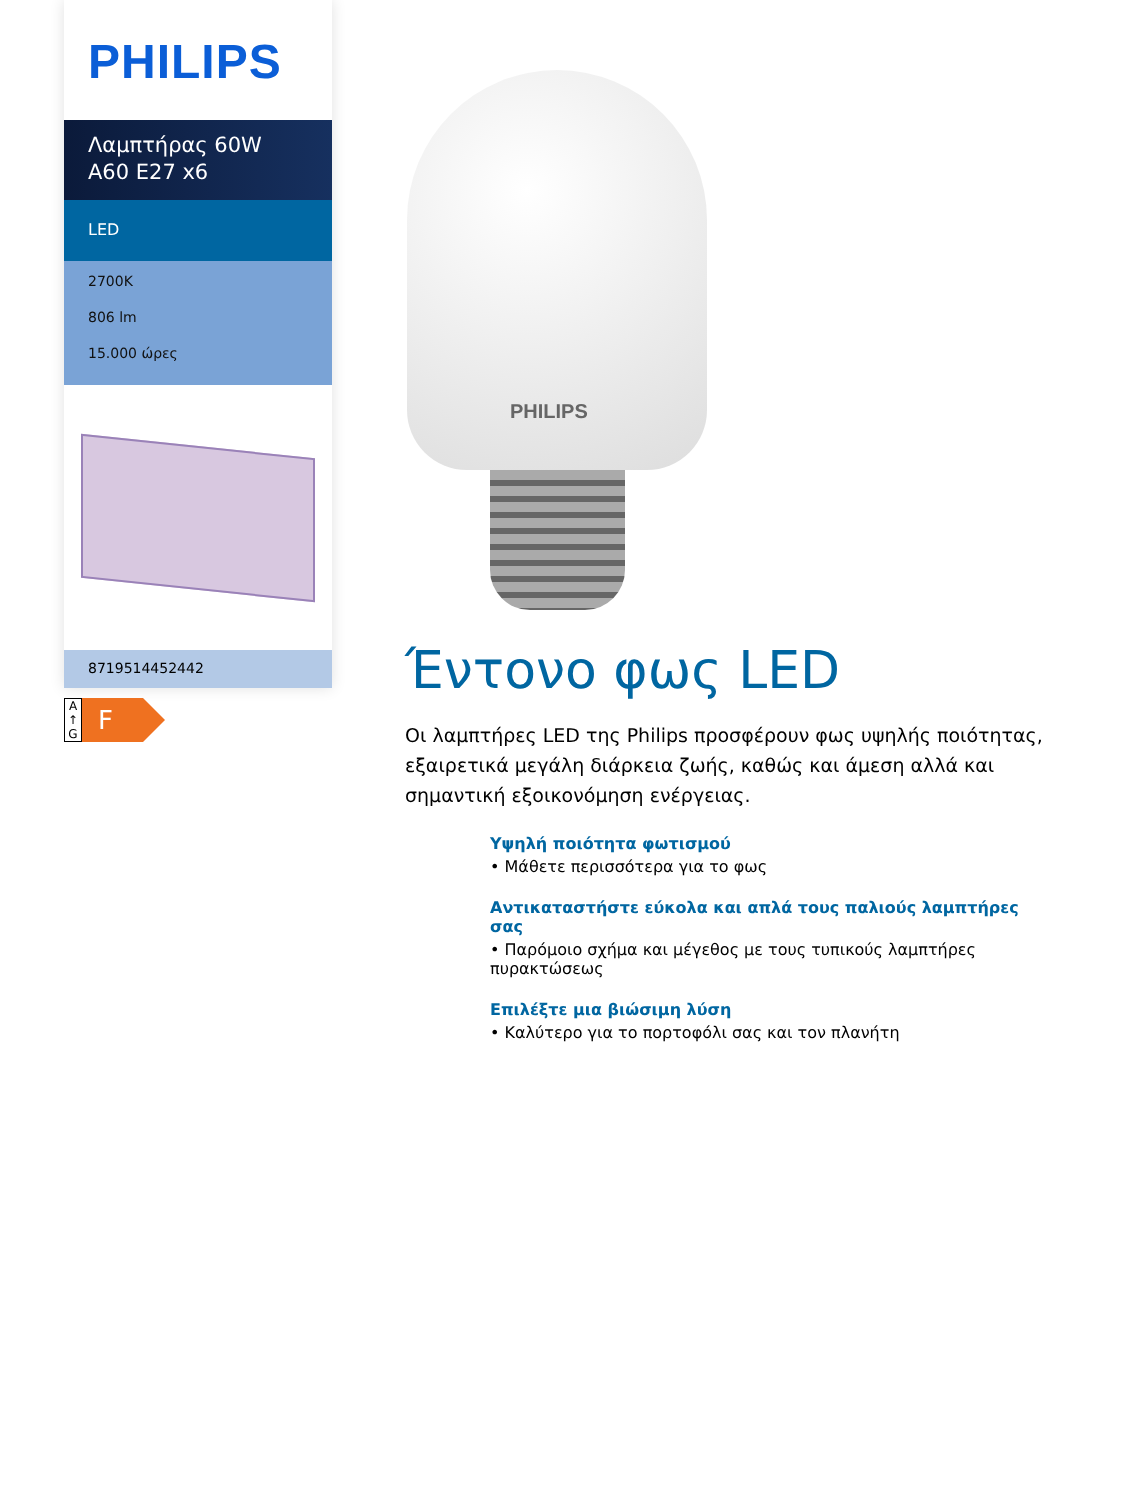PHILIPS
Λαμπτήρας 60W
A60 E27 x6
LED
2700K
806 lm
15.000 ώρες
8719514452442
A
↑
G
F
PHILIPS
Έντονο φως LED
Οι λαμπτήρες LED της Philips προσφέρουν φως υψηλής ποιότητας, εξαιρετικά μεγάλη διάρκεια ζωής, καθώς και άμεση αλλά και σημαντική εξοικονόμηση ενέργειας.
Υψηλή ποιότητα φωτισμού
• Μάθετε περισσότερα για το φως
Αντικαταστήστε εύκολα και απλά τους παλιούς λαμπτήρες σας
• Παρόμοιο σχήμα και μέγεθος με τους τυπικούς λαμπτήρες πυρακτώσεως
Επιλέξτε μια βιώσιμη λύση
• Καλύτερο για το πορτοφόλι σας και τον πλανήτη